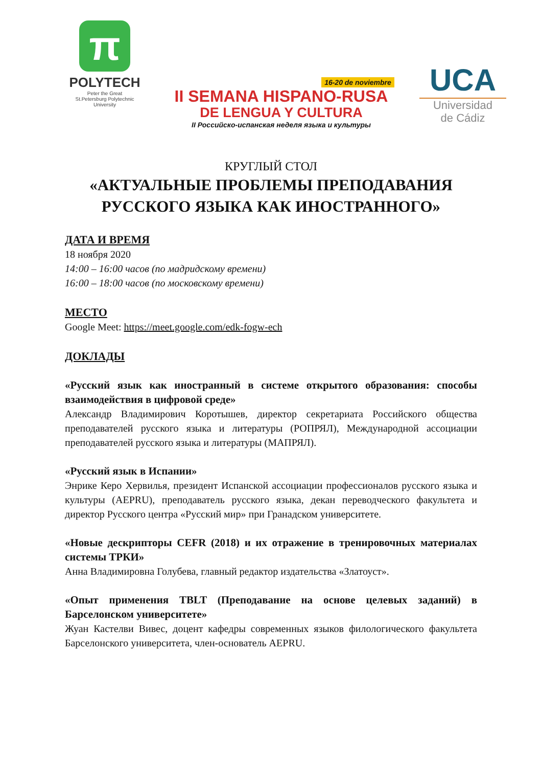π
POLYTECH
Peter the Great
St.Petersburg Polytechnic
University
16-20 de noviembre
II SEMANA HISPANO-RUSA
DE LENGUA Y CULTURA
II Российско-испанская неделя языка и культуры
UCA
Universidad
de Cádiz
КРУГЛЫЙ СТОЛ
«АКТУАЛЬНЫЕ ПРОБЛЕМЫ ПРЕПОДАВАНИЯ
РУССКОГО ЯЗЫКА КАК ИНОСТРАННОГО»
ДАТА И ВРЕМЯ
18 ноября 2020
14:00 – 16:00 часов (по мадридскому времени)
16:00 – 18:00 часов (по московскому времени)
МЕСТО
Google Meet: https://meet.google.com/edk-fogw-ech
ДОКЛАДЫ
«Русский язык как иностранный в системе открытого образования: способы взаимодействия в цифровой среде»
Александр Владимирович Коротышев, директор секретариата Российского общества преподавателей русского языка и литературы (РОПРЯЛ), Международной ассоциации преподавателей русского языка и литературы (МАПРЯЛ).
«Русский язык в Испании»
Энрике Керо Хервилья, президент Испанской ассоциации профессионалов русского языка и культуры (AEPRU), преподаватель русского языка, декан переводческого факультета и директор Русского центра «Русский мир» при Гранадском университете.
«Новые дескрипторы CEFR (2018) и их отражение в тренировочных материалах системы ТРКИ»
Анна Владимировна Голубева, главный редактор издательства «Златоуст».
«Опыт применения TBLT (Преподавание на основе целевых заданий) в Барселонском университете»
Жуан Кастелви Вивес, доцент кафедры современных языков филологического факультета Барселонского университета, член-основатель AEPRU.